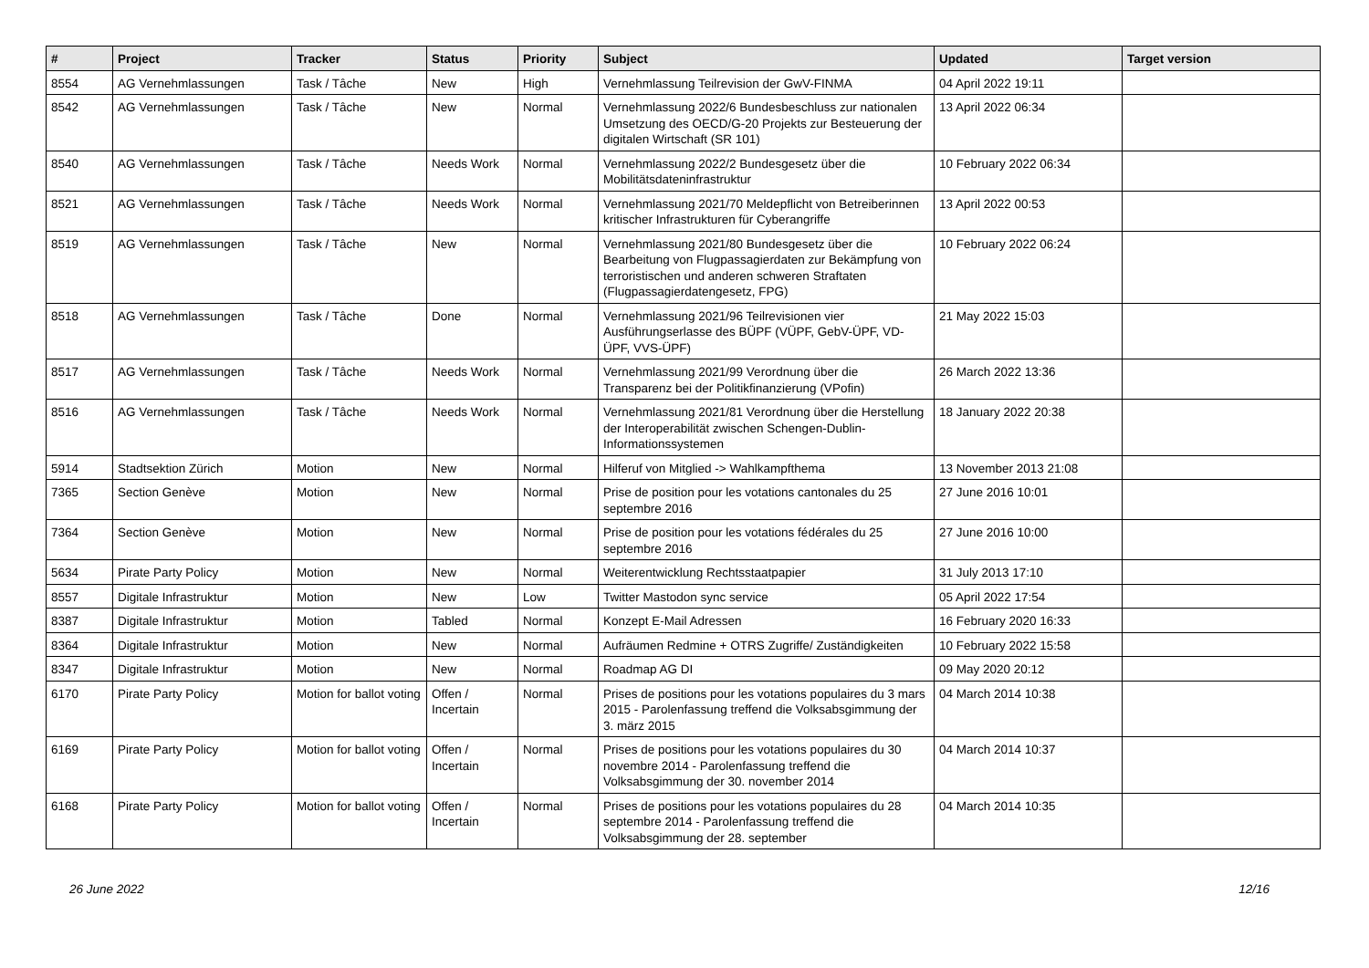| # | Project | Tracker | Status | Priority | Subject | Updated | Target version |
| --- | --- | --- | --- | --- | --- | --- | --- |
| 8554 | AG Vernehmlassungen | Task / Tâche | New | High | Vernehmlassung Teilrevision der GwV-FINMA | 04 April 2022 19:11 | |
| 8542 | AG Vernehmlassungen | Task / Tâche | New | Normal | Vernehmlassung 2022/6 Bundesbeschluss zur nationalen Umsetzung des OECD/G-20 Projekts zur Besteuerung der digitalen Wirtschaft (SR 101) | 13 April 2022 06:34 | |
| 8540 | AG Vernehmlassungen | Task / Tâche | Needs Work | Normal | Vernehmlassung 2022/2 Bundesgesetz über die Mobilitätsdateninfrastruktur | 10 February 2022 06:34 | |
| 8521 | AG Vernehmlassungen | Task / Tâche | Needs Work | Normal | Vernehmlassung 2021/70 Meldepflicht von Betreiberinnen kritischer Infrastrukturen für Cyberangriffe | 13 April 2022 00:53 | |
| 8519 | AG Vernehmlassungen | Task / Tâche | New | Normal | Vernehmlassung 2021/80 Bundesgesetz über die Bearbeitung von Flugpassagierdaten zur Bekämpfung von terroristischen und anderen schweren Straftaten (Flugpassagierdatengesetz, FPG) | 10 February 2022 06:24 | |
| 8518 | AG Vernehmlassungen | Task / Tâche | Done | Normal | Vernehmlassung 2021/96 Teilrevisionen vier Ausführungserlasse des BÜPF (VÜPF, GebV-ÜPF, VD-ÜPF, VVS-ÜPF) | 21 May 2022 15:03 | |
| 8517 | AG Vernehmlassungen | Task / Tâche | Needs Work | Normal | Vernehmlassung 2021/99 Verordnung über die Transparenz bei der Politikfinanzierung (VPofin) | 26 March 2022 13:36 | |
| 8516 | AG Vernehmlassungen | Task / Tâche | Needs Work | Normal | Vernehmlassung 2021/81 Verordnung über die Herstellung der Interoperabilität zwischen Schengen-Dublin-Informationssystemen | 18 January 2022 20:38 | |
| 5914 | Stadtsektion Zürich | Motion | New | Normal | Hilferuf von Mitglied -> Wahlkampfthema | 13 November 2013 21:08 | |
| 7365 | Section Genève | Motion | New | Normal | Prise de position pour les votations cantonales du 25 septembre 2016 | 27 June 2016 10:01 | |
| 7364 | Section Genève | Motion | New | Normal | Prise de position pour les votations fédérales du 25 septembre 2016 | 27 June 2016 10:00 | |
| 5634 | Pirate Party Policy | Motion | New | Normal | Weiterentwicklung Rechtsstaatpapier | 31 July 2013 17:10 | |
| 8557 | Digitale Infrastruktur | Motion | New | Low | Twitter Mastodon sync service | 05 April 2022 17:54 | |
| 8387 | Digitale Infrastruktur | Motion | Tabled | Normal | Konzept E-Mail Adressen | 16 February 2020 16:33 | |
| 8364 | Digitale Infrastruktur | Motion | New | Normal | Aufräumen Redmine + OTRS Zugriffe/ Zuständigkeiten | 10 February 2022 15:58 | |
| 8347 | Digitale Infrastruktur | Motion | New | Normal | Roadmap AG DI | 09 May 2020 20:12 | |
| 6170 | Pirate Party Policy | Motion for ballot voting | Offen / Incertain | Normal | Prises de positions pour les votations populaires du 3 mars 2015 - Parolenfassung treffend die Volksabsgimmung der 3. märz 2015 | 04 March 2014 10:38 | |
| 6169 | Pirate Party Policy | Motion for ballot voting | Offen / Incertain | Normal | Prises de positions pour les votations populaires du 30 novembre 2014 - Parolenfassung treffend die Volksabsgimmung der 30. november 2014 | 04 March 2014 10:37 | |
| 6168 | Pirate Party Policy | Motion for ballot voting | Offen / Incertain | Normal | Prises de positions pour les votations populaires du 28 septembre 2014 - Parolenfassung treffend die Volksabsgimmung der 28. september | 04 March 2014 10:35 | |
26 June 2022 12/16